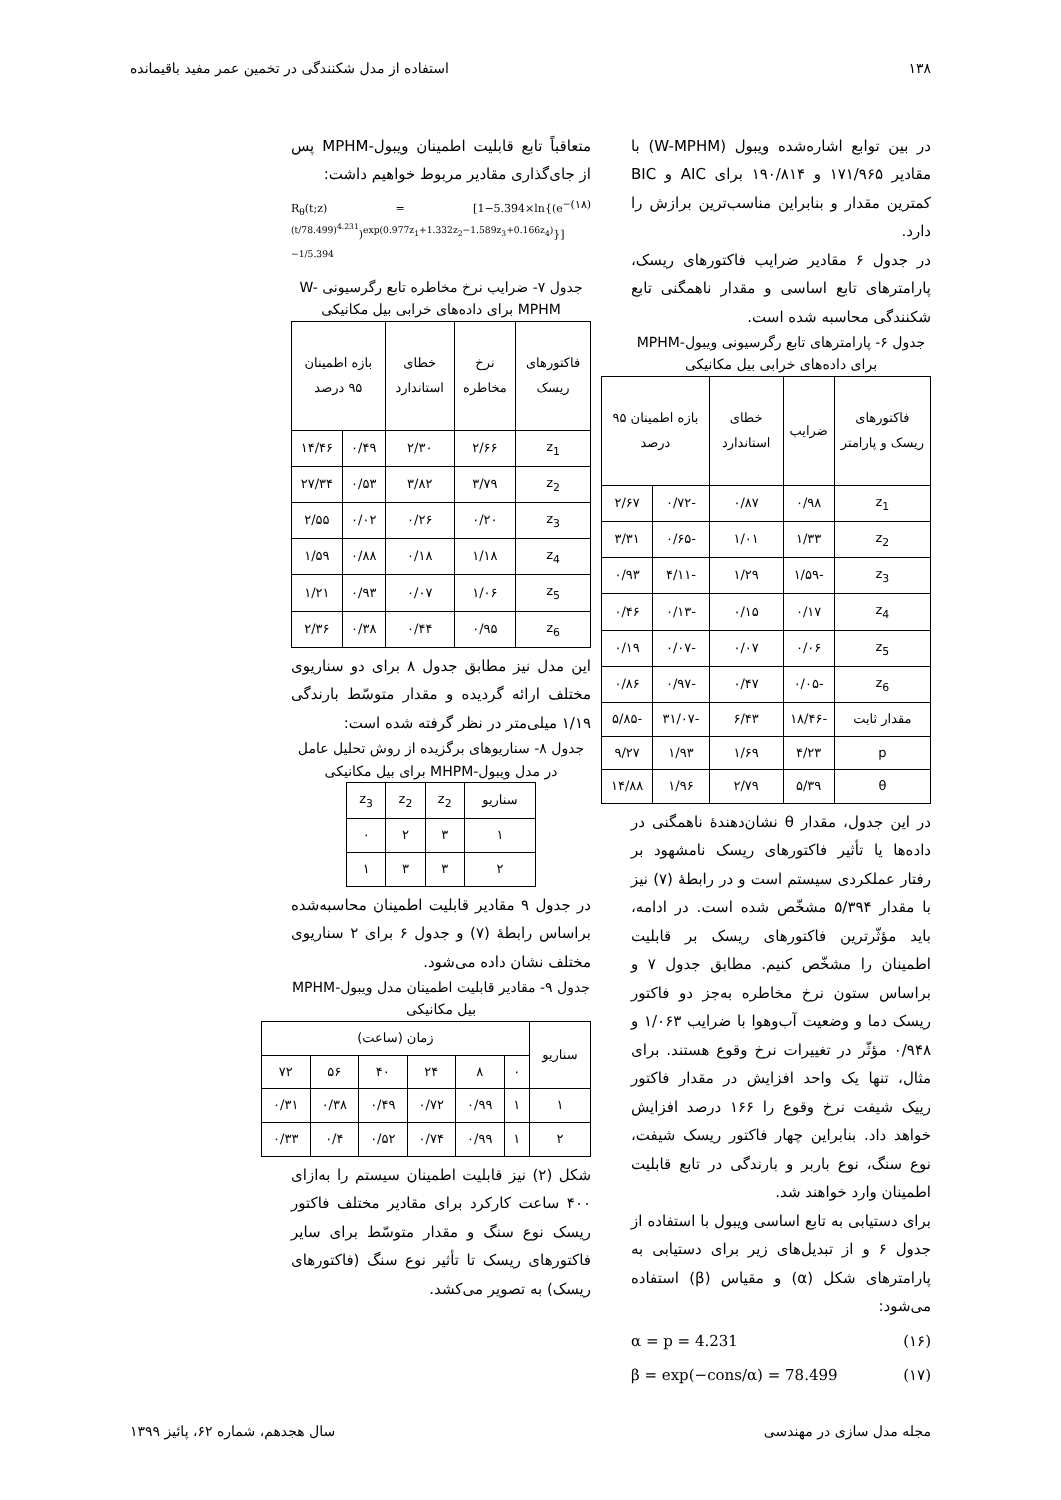۱۳۸ استفاده از مدل شکنندگی در تخمین عمر مفید باقیمانده
در بین توابع اشاره‌شده ویبول (W-MPHM) با مقادیر ۱۷۱/۹۶۵ و ۱۹۰/۸۱۴ برای AIC و BIC کمترین مقدار و بنابراین مناسب‌ترین برازش را دارد.
در جدول ۶ مقادیر ضرایب فاکتورهای ریسک، پارامترهای تابع اساسی و مقدار ناهمگنی تابع شکنندگی محاسبه شده است.
جدول ۶- پارامترهای تابع رگرسیونی ویبول-MPHM برای داده‌های خرابی بیل مکانیکی
| فاکتورهای ریسک و پارامتر | ضرایب | خطای استاندارد | بازه اطمینان ۹۵ درصد | |
| --- | --- | --- | --- | --- |
| z<sub>1</sub> | ۰/۹۸ | ۰/۸۷ | -۰/۷۲ | ۲/۶۷ |
| z<sub>2</sub> | ۱/۳۳ | ۱/۰۱ | -۰/۶۵ | ۳/۳۱ |
| z<sub>3</sub> | -۱/۵۹ | ۱/۲۹ | -۴/۱۱ | ۰/۹۳ |
| z<sub>4</sub> | ۰/۱۷ | ۰/۱۵ | -۰/۱۳ | ۰/۴۶ |
| z<sub>5</sub> | ۰/۰۶ | ۰/۰۷ | -۰/۰۷ | ۰/۱۹ |
| z<sub>6</sub> | -۰/۰۵ | ۰/۴۷ | -۰/۹۷ | ۰/۸۶ |
| مقدار ثابت | -۱۸/۴۶ | ۶/۴۳ | -۳۱/۰۷ | -۵/۸۵ |
| p | ۴/۲۳ | ۱/۶۹ | ۱/۹۳ | ۹/۲۷ |
| θ | ۵/۳۹ | ۲/۷۹ | ۱/۹۶ | ۱۴/۸۸ |
در این جدول، مقدار θ نشان‌دهندهٔ ناهمگنی در داده‌ها یا تأثیر فاکتورهای ریسک نامشهود بر رفتار عملکردی سیستم است و در رابطهٔ (۷) نیز با مقدار ۵/۳۹۴ مشخّص شده است. در ادامه، باید مؤثّرترین فاکتورهای ریسک بر قابلیت اطمینان را مشخّص کنیم. مطابق جدول ۷ و براساس ستون نرخ مخاطره به‌جز دو فاکتور ریسک دما و وضعیت آب‌وهوا با ضرایب ۱/۰۶۳ و ۰/۹۴۸ مؤثّر در تغییرات نرخ وقوع هستند. برای مثال، تنها یک واحد افزایش در مقدار فاکتور رییک شیفت نرخ وقوع را ۱۶۶ درصد افزایش خواهد داد. بنابراین چهار فاکتور ریسک شیفت، نوع سنگ، نوع باربر و بارندگی در تابع قابلیت اطمینان وارد خواهند شد.
برای دستیابی به تابع اساسی ویبول با استفاده از جدول ۶ و از تبدیل‌های زیر برای دستیابی به پارامترهای شکل (α) و مقیاس (β) استفاده می‌شود:
α = p = 4.231 (۱۶)
β = exp(−cons/α) = 78.499 (۱۷)
متعاقباً تابع قابلیت اطمینان ویبول-MPHM پس از جای‌گذاری مقادیر مربوط خواهیم داشت:
R<sub>θ</sub>(t;z) = [1−5.394×ln{(e<sup>−(t/78.499)<sup>4.231</sup></sup>)<sup>exp(0.977z<sub>1</sub>+1.332z<sub>2</sub>−1.589z<sub>3</sub>+0.166z<sub>4</sub>)</sup>}]<sup>−1/5.394</sup> (۱۸)
جدول ۷- ضرایب نرخ مخاطره تابع رگرسیونی W-MPHM برای داده‌های خرابی بیل مکانیکی
| فاکتورهای ریسک | نرخ مخاطره | خطای استاندارد | بازه اطمینان ۹۵ درصد | |
| --- | --- | --- | --- | --- |
| z<sub>1</sub> | ۲/۶۶ | ۲/۳۰ | ۰/۴۹ | ۱۴/۴۶ |
| z<sub>2</sub> | ۳/۷۹ | ۳/۸۲ | ۰/۵۳ | ۲۷/۳۴ |
| z<sub>3</sub> | ۰/۲۰ | ۰/۲۶ | ۰/۰۲ | ۲/۵۵ |
| z<sub>4</sub> | ۱/۱۸ | ۰/۱۸ | ۰/۸۸ | ۱/۵۹ |
| z<sub>5</sub> | ۱/۰۶ | ۰/۰۷ | ۰/۹۳ | ۱/۲۱ |
| z<sub>6</sub> | ۰/۹۵ | ۰/۴۴ | ۰/۳۸ | ۲/۳۶ |
این مدل نیز مطابق جدول ۸ برای دو سناریوی مختلف ارائه گردیده و مقدار متوسّط بارندگی ۱/۱۹ میلی‌متر در نظر گرفته شده است:
جدول ۸- سناریوهای برگزیده از روش تحلیل عامل در مدل ویبول-MHPM برای بیل مکانیکی
| سناریو | z<sub>2</sub> | z<sub>2</sub> | z<sub>3</sub> |
| --- | --- | --- | --- |
| ۱ | ۳ | ۲ | ۰ |
| ۲ | ۳ | ۳ | ۱ |
در جدول ۹ مقادیر قابلیت اطمینان محاسبه‌شده براساس رابطهٔ (۷) و جدول ۶ برای ۲ سناریوی مختلف نشان داده می‌شود.
جدول ۹- مقادیر قابلیت اطمینان مدل ویبول-MPHM بیل مکانیکی
| سناریو | زمان (ساعت) | | | | | |
| --- | --- | --- | --- | --- | --- | --- |
| | ۰ | ۸ | ۲۴ | ۴۰ | ۵۶ | ۷۲ |
| ۱ | ۱ | ۰/۹۹ | ۰/۷۲ | ۰/۴۹ | ۰/۳۸ | ۰/۳۱ |
| ۲ | ۱ | ۰/۹۹ | ۰/۷۴ | ۰/۵۲ | ۰/۴ | ۰/۳۳ |
شکل (۲) نیز قابلیت اطمینان سیستم را به‌ازای ۴۰۰ ساعت کارکرد برای مقادیر مختلف فاکتور ریسک نوع سنگ و مقدار متوسّط برای سایر فاکتورهای ریسک تا تأثیر نوع سنگ (فاکتورهای ریسک) به تصویر می‌کشد.
مجله مدل سازی در مهندسی سال هجدهم، شماره ۶۲، پائیز ۱۳۹۹